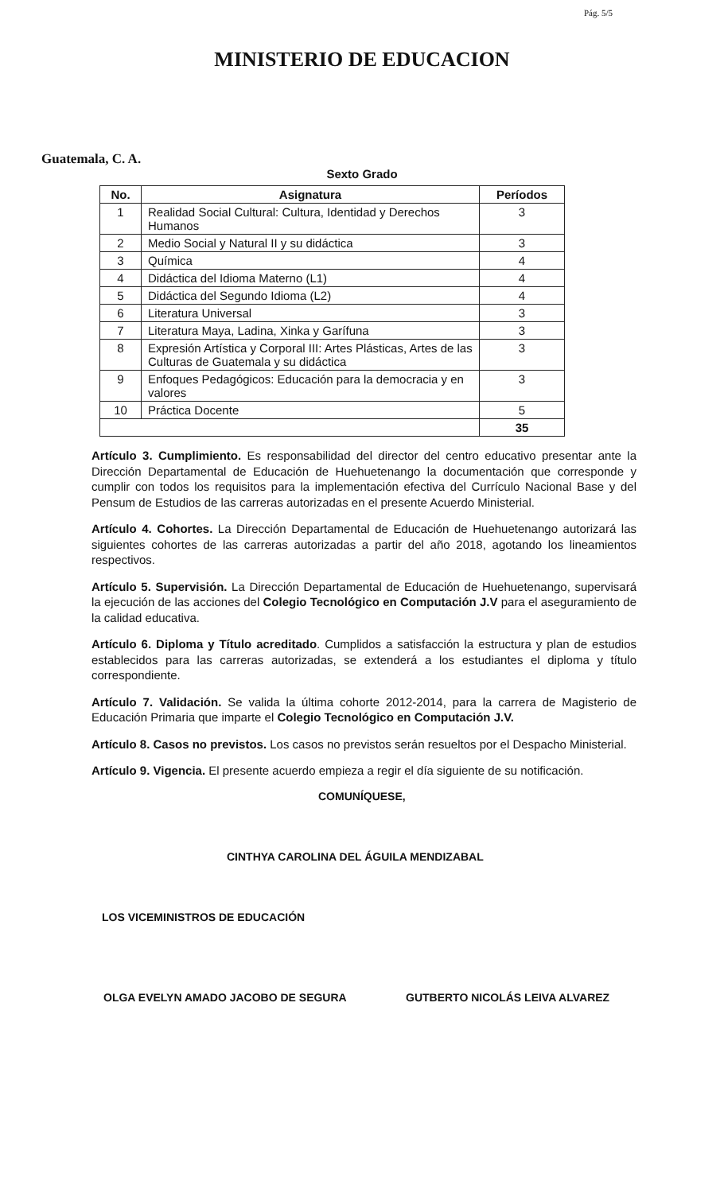Pág. 5/5
MINISTERIO DE EDUCACION
Guatemala, C. A.
Sexto Grado
| No. | Asignatura | Períodos |
| --- | --- | --- |
| 1 | Realidad Social Cultural: Cultura, Identidad y Derechos Humanos | 3 |
| 2 | Medio Social y Natural II y su didáctica | 3 |
| 3 | Química | 4 |
| 4 | Didáctica del Idioma Materno (L1) | 4 |
| 5 | Didáctica del Segundo Idioma (L2) | 4 |
| 6 | Literatura Universal | 3 |
| 7 | Literatura Maya, Ladina, Xinka y Garífuna | 3 |
| 8 | Expresión Artística y Corporal III: Artes Plásticas, Artes de las Culturas de Guatemala y su didáctica | 3 |
| 9 | Enfoques Pedagógicos: Educación para la democracia y en valores | 3 |
| 10 | Práctica Docente | 5 |
| | | 35 |
Artículo 3. Cumplimiento. Es responsabilidad del director del centro educativo presentar ante la Dirección Departamental de Educación de Huehuetenango la documentación que corresponde y cumplir con todos los requisitos para la implementación efectiva del Currículo Nacional Base y del Pensum de Estudios de las carreras autorizadas en el presente Acuerdo Ministerial.
Artículo 4. Cohortes. La Dirección Departamental de Educación de Huehuetenango autorizará las siguientes cohortes de las carreras autorizadas a partir del año 2018, agotando los lineamientos respectivos.
Artículo 5. Supervisión. La Dirección Departamental de Educación de Huehuetenango, supervisará la ejecución de las acciones del Colegio Tecnológico en Computación J.V para el aseguramiento de la calidad educativa.
Artículo 6. Diploma y Título acreditado. Cumplidos a satisfacción la estructura y plan de estudios establecidos para las carreras autorizadas, se extenderá a los estudiantes el diploma y título correspondiente.
Artículo 7. Validación. Se valida la última cohorte 2012-2014, para la carrera de Magisterio de Educación Primaria que imparte el Colegio Tecnológico en Computación J.V.
Artículo 8. Casos no previstos. Los casos no previstos serán resueltos por el Despacho Ministerial.
Artículo 9. Vigencia. El presente acuerdo empieza a regir el día siguiente de su notificación.
COMUNÍQUESE,
CINTHYA CAROLINA DEL ÁGUILA MENDIZABAL
LOS VICEMINISTROS DE EDUCACIÓN
OLGA EVELYN AMADO JACOBO DE SEGURA GUTBERTO NICOLÁS LEIVA ALVAREZ